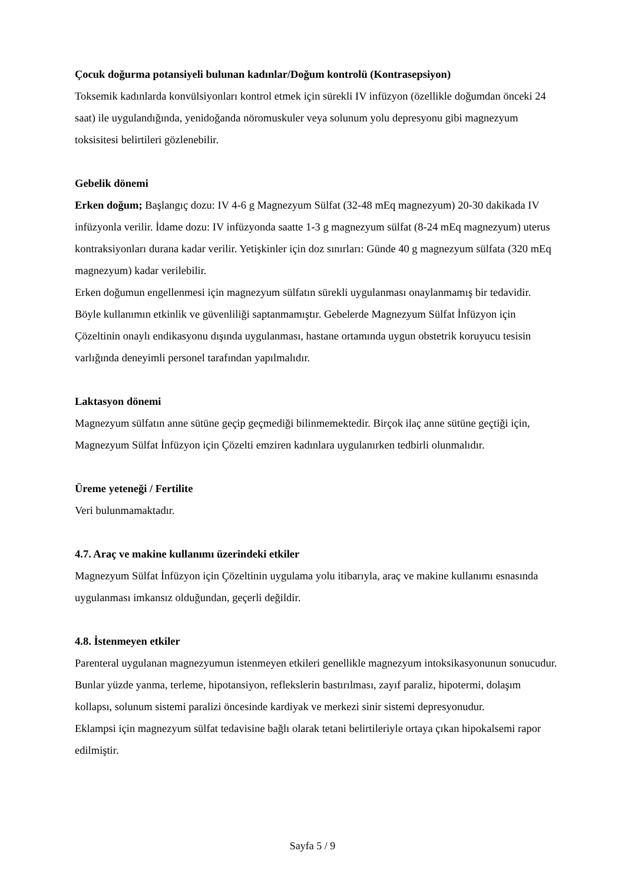Çocuk doğurma potansiyeli bulunan kadınlar/Doğum kontrolü (Kontrasepsiyon)
Toksemik kadınlarda konvülsiyonları kontrol etmek için sürekli IV infüzyon (özellikle doğumdan önceki 24 saat) ile uygulandığında, yenidoğanda nöromuskuler veya solunum yolu depresyonu gibi magnezyum toksisitesi belirtileri gözlenebilir.
Gebelik dönemi
Erken doğum; Başlangıç dozu: IV 4-6 g Magnezyum Sülfat (32-48 mEq magnezyum) 20-30 dakikada IV infüzyonla verilir. İdame dozu: IV infüzyonda saatte 1-3 g magnezyum sülfat (8-24 mEq magnezyum) uterus kontraksiyonları durana kadar verilir. Yetişkinler için doz sınırları: Günde 40 g magnezyum sülfata (320 mEq magnezyum) kadar verilebilir.
Erken doğumun engellenmesi için magnezyum sülfatın sürekli uygulanması onaylanmamış bir tedavidir. Böyle kullanımın etkinlik ve güvenliliği saptanmamıştır. Gebelerde Magnezyum Sülfat İnfüzyon için Çözeltinin onaylı endikasyonu dışında uygulanması, hastane ortamında uygun obstetrik koruyucu tesisin varlığında deneyimli personel tarafından yapılmalıdır.
Laktasyon dönemi
Magnezyum sülfatın anne sütüne geçip geçmediği bilinmemektedir. Birçok ilaç anne sütüne geçtiği için, Magnezyum Sülfat İnfüzyon için Çözelti emziren kadınlara uygulanırken tedbirli olunmalıdır.
Üreme yeteneği / Fertilite
Veri bulunmamaktadır.
4.7. Araç ve makine kullanımı üzerindeki etkiler
Magnezyum Sülfat İnfüzyon için Çözeltinin uygulama yolu itibarıyla, araç ve makine kullanımı esnasında uygulanması imkansız olduğundan, geçerli değildir.
4.8. İstenmeyen etkiler
Parenteral uygulanan magnezyumun istenmeyen etkileri genellikle magnezyum intoksikasyonunun sonucudur. Bunlar yüzde yanma, terleme, hipotansiyon, reflekslerin bastırılması, zayıf paraliz, hipotermi, dolaşım kollapsı, solunum sistemi paralizi öncesinde kardiyak ve merkezi sinir sistemi depresyonudur.
Eklampsi için magnezyum sülfat tedavisine bağlı olarak tetani belirtileriyle ortaya çıkan hipokalsemi rapor edilmiştir.
Sayfa 5 / 9